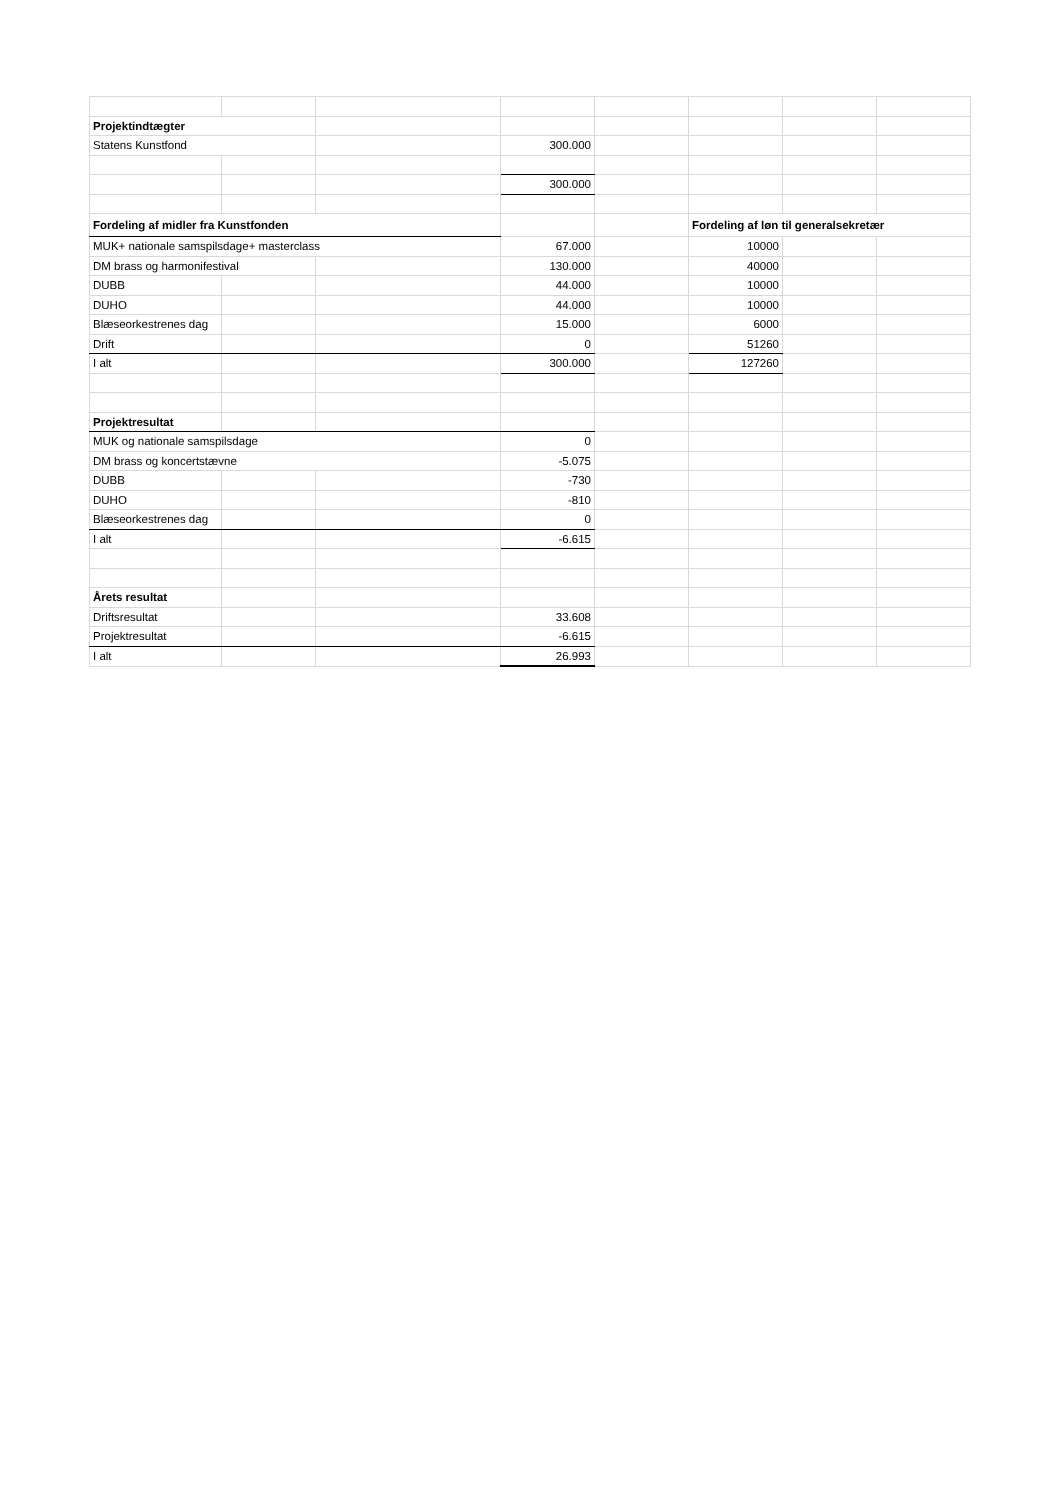| Projektindtægter | | | | | | | |
| Statens Kunstfond | | | 300.000 | | | | |
| | | | 300.000 | | | | |
| Fordeling af midler fra Kunstfonden | | | | | Fordeling af løn til generalsekretær | | |
| MUK+ nationale samspilsdage+ masterclass | | | 67.000 | | 10000 | | |
| DM brass og harmonifestival | | | 130.000 | | 40000 | | |
| DUBB | | | 44.000 | | 10000 | | |
| DUHO | | | 44.000 | | 10000 | | |
| Blæseorkestrenes dag | | | 15.000 | | 6000 | | |
| Drift | | | 0 | | 51260 | | |
| I alt | | | 300.000 | | 127260 | | |
| Projektresultat | | | | | | | |
| MUK og nationale samspilsdage | | | 0 | | | | |
| DM brass og koncertstævne | | | -5.075 | | | | |
| DUBB | | | -730 | | | | |
| DUHO | | | -810 | | | | |
| Blæseorkestrenes dag | | | 0 | | | | |
| I alt | | | -6.615 | | | | |
| Årets resultat | | | | | | | |
| Driftsresultat | | | 33.608 | | | | |
| Projektresultat | | | -6.615 | | | | |
| I alt | | | 26.993 | | | | |